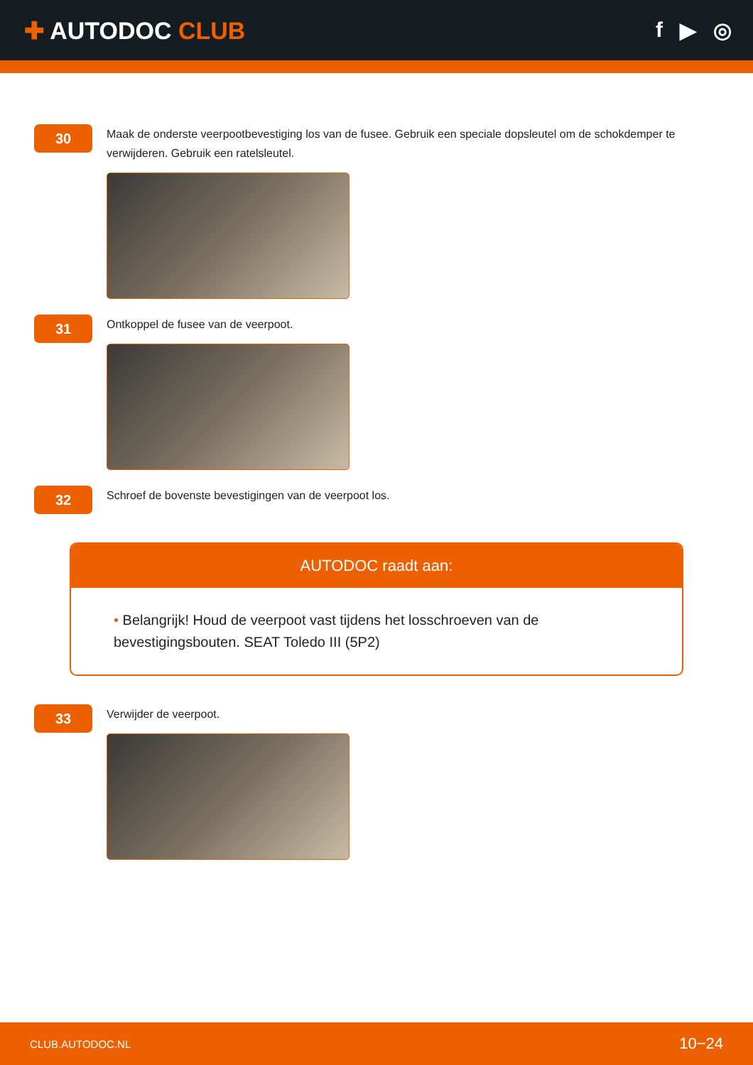✚ AUTODOC CLUB f ▶ ◎
30
Maak de onderste veerpootbevestiging los van de fusee. Gebruik een speciale dopsleutel om de schokdemper te verwijderen. Gebruik een ratelsleutel.
31
Ontkoppel de fusee van de veerpoot.
32
Schroef de bovenste bevestigingen van de veerpoot los.
AUTODOC raadt aan:
• Belangrijk! Houd de veerpoot vast tijdens het losschroeven van de bevestigingsbouten. SEAT Toledo III (5P2)
33
Verwijder de veerpoot.
CLUB.AUTODOC.NL 10−24